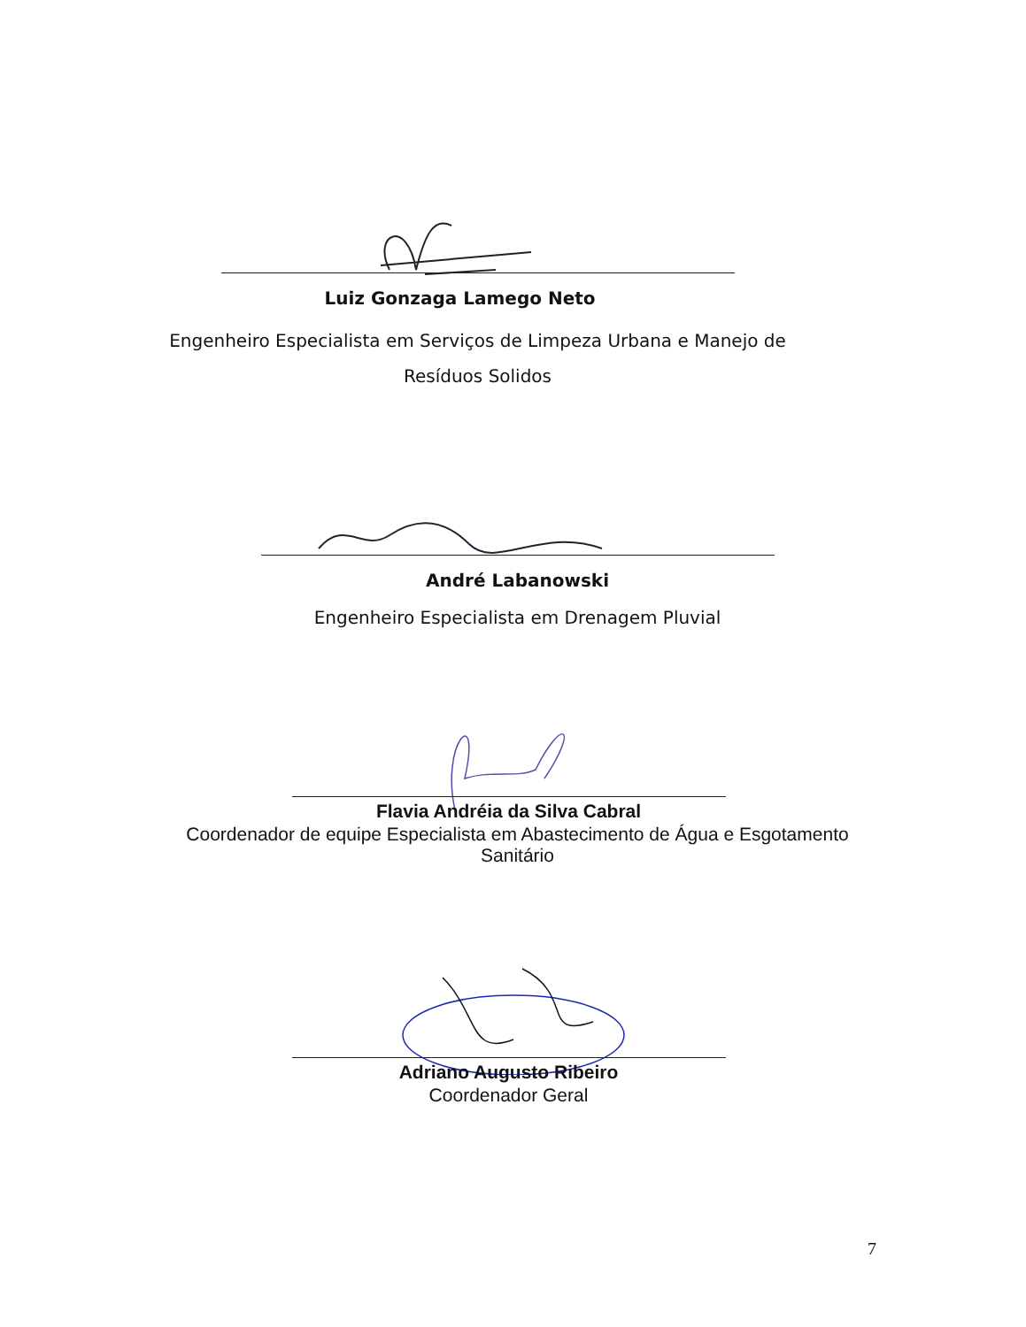Luiz Gonzaga Lamego Neto
Engenheiro Especialista em Serviços de Limpeza Urbana e Manejo de
Resíduos Solidos
André Labanowski
Engenheiro Especialista em Drenagem Pluvial
Flavia Andréia da Silva Cabral
Coordenador de equipe Especialista em Abastecimento de Água e Esgotamento
Sanitário
Adriano Augusto Ribeiro
Coordenador Geral
7